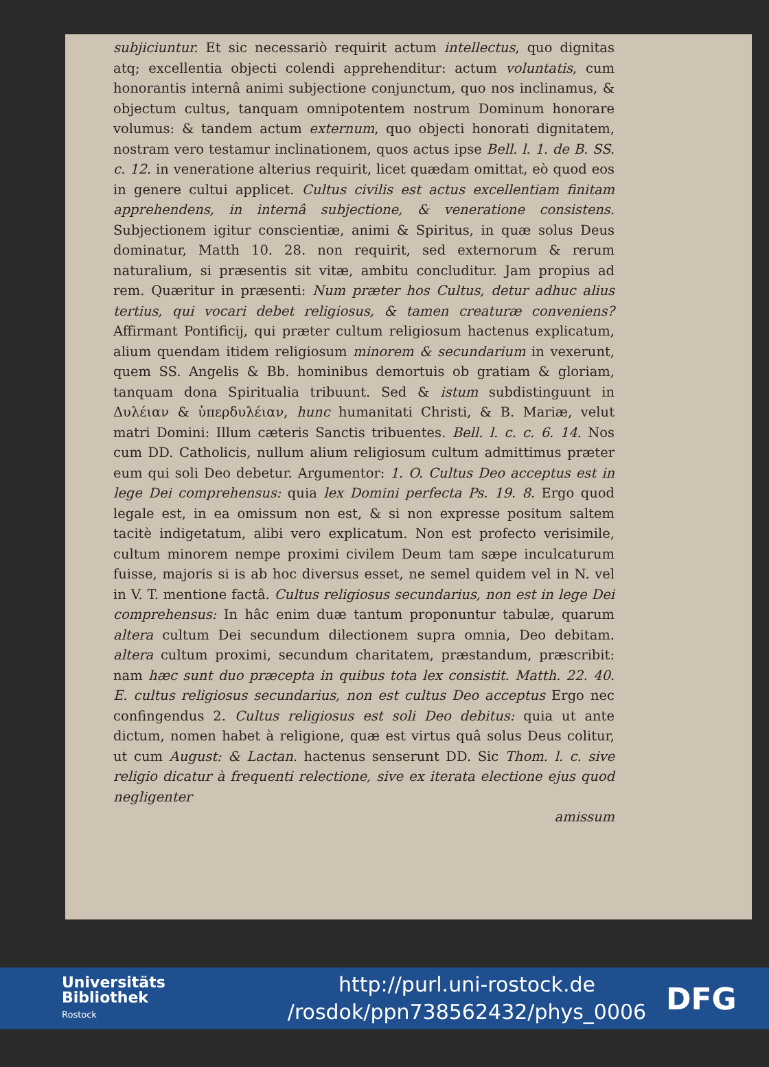subjiciuntur. Et sic necessariò requirit actum intellectus, quo dignitas atq; excellentia objecti colendi apprehenditur: actum voluntatis, cum honorantis internâ animi subjectione conjunctum, quo nos inclinamus, & objectum cultus, tanquam omnipotentem nostrum Dominum honorare volumus: & tandem actum externum, quo objecti honorati dignitatem, nostram vero testamur inclinationem, quos actus ipse Bell. l. 1. de B. SS. c. 12. in veneratione alterius requirit, licet quædam omittat, eò quod eos in genere cultui applicet. Cultus civilis est actus excellentiam finitam apprehendens, in internâ subjectione, & veneratione consistens. Subjectionem igitur conscientiæ, animi & Spiritus, in quæ solus Deus dominatur, Matth 10. 28. non requirit, sed externorum & rerum naturalium, si præsentis sit vitæ, ambitu concluditur. Jam propius ad rem. Quæritur in præsenti: Num præter hos Cultus, detur adhuc alius tertius, qui vocari debet religiosus, & tamen creaturæ conveniens? Affirmant Pontificij, qui præter cultum religiosum hactenus explicatum, alium quendam itidem religiosum minorem & secundarium in vexerunt, quem SS. Angelis & Bb. hominibus demortuis ob gratiam & gloriam, tanquam dona Spiritualia tribuunt. Sed & istum subdistinguunt in Δυλέιαν & ὑπερδυλέιαν, hunc humanitati Christi, & B. Mariæ, velut matri Domini: Illum cæteris Sanctis tribuentes. Bell. l. c. c. 6. 14. Nos cum DD. Catholicis, nullum alium religiosum cultum admittimus præter eum qui soli Deo debetur. Argumentor: 1. O. Cultus Deo acceptus est in lege Dei comprehensus: quia lex Domini perfecta Ps. 19. 8. Ergo quod legale est, in ea omissum non est, & si non expresse positum saltem tacitè indigetatum, alibi vero explicatum. Non est profecto verisimile, cultum minorem nempe proximi civilem Deum tam sæpe inculcaturum fuisse, majoris si is ab hoc diversus esset, ne semel quidem vel in N. vel in V. T. mentione factâ. Cultus religiosus secundarius, non est in lege Dei comprehensus: In hâc enim duæ tantum proponuntur tabulæ, quarum altera cultum Dei secundum dilectionem supra omnia, Deo debitam. altera cultum proximi, secundum charitatem, præstandum, præscribit: nam hæc sunt duo præcepta in quibus tota lex consistit. Matth. 22. 40. E. cultus religiosus secundarius, non est cultus Deo acceptus Ergo nec confingendus 2. Cultus religiosus est soli Deo debitus: quia ut ante dictum, nomen habet à religione, quæ est virtus quâ solus Deus colitur, ut cum August: & Lactan. hactenus senserunt DD. Sic Thom. l. c. sive religio dicatur à frequenti relectione, sive ex iterata electione ejus quod negligenter
amissum
Universitäts
Bibliothek
Rostock
http://purl.uni-rostock.de
/rosdok/ppn738562432/phys_0006
DFG